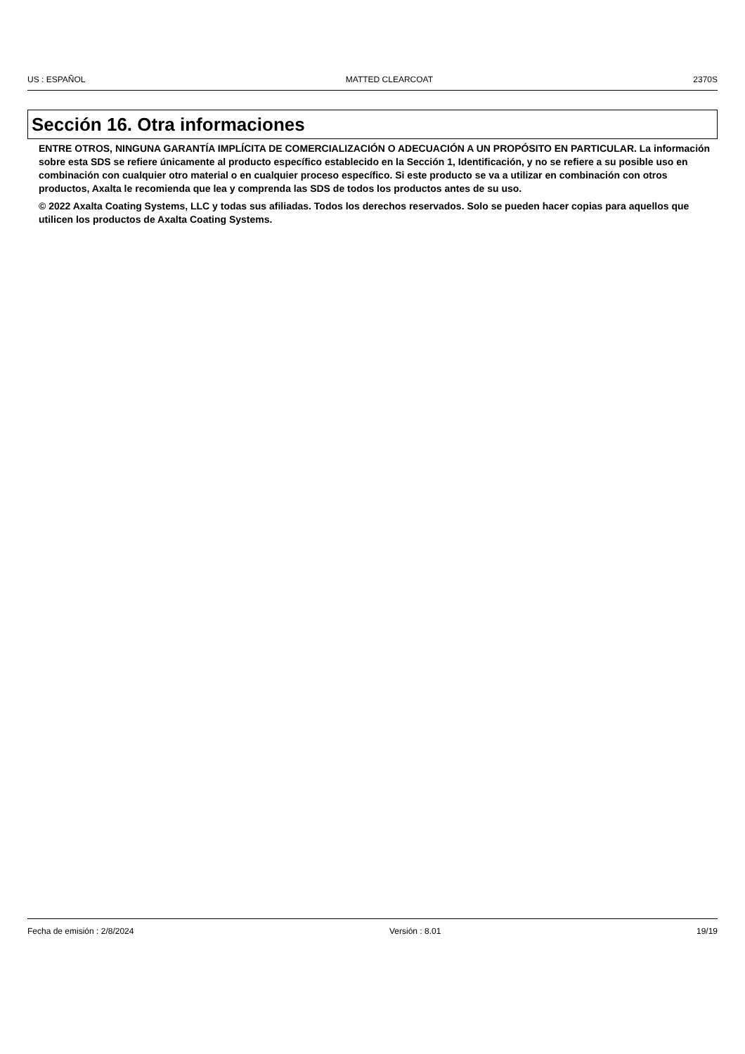US : ESPAÑOL MATTED CLEARCOAT 2370S
Sección 16. Otra informaciones
ENTRE OTROS, NINGUNA GARANTÍA IMPLÍCITA DE COMERCIALIZACIÓN O ADECUACIÓN A UN PROPÓSITO EN PARTICULAR. La información sobre esta SDS se refiere únicamente al producto específico establecido en la Sección 1, Identificación, y no se refiere a su posible uso en combinación con cualquier otro material o en cualquier proceso específico. Si este producto se va a utilizar en combinación con otros productos, Axalta le recomienda que lea y comprenda las SDS de todos los productos antes de su uso.
© 2022 Axalta Coating Systems, LLC y todas sus afiliadas. Todos los derechos reservados. Solo se pueden hacer copias para aquellos que utilicen los productos de Axalta Coating Systems.
Fecha de emisión : 2/8/2024 Versión : 8.01 19/19